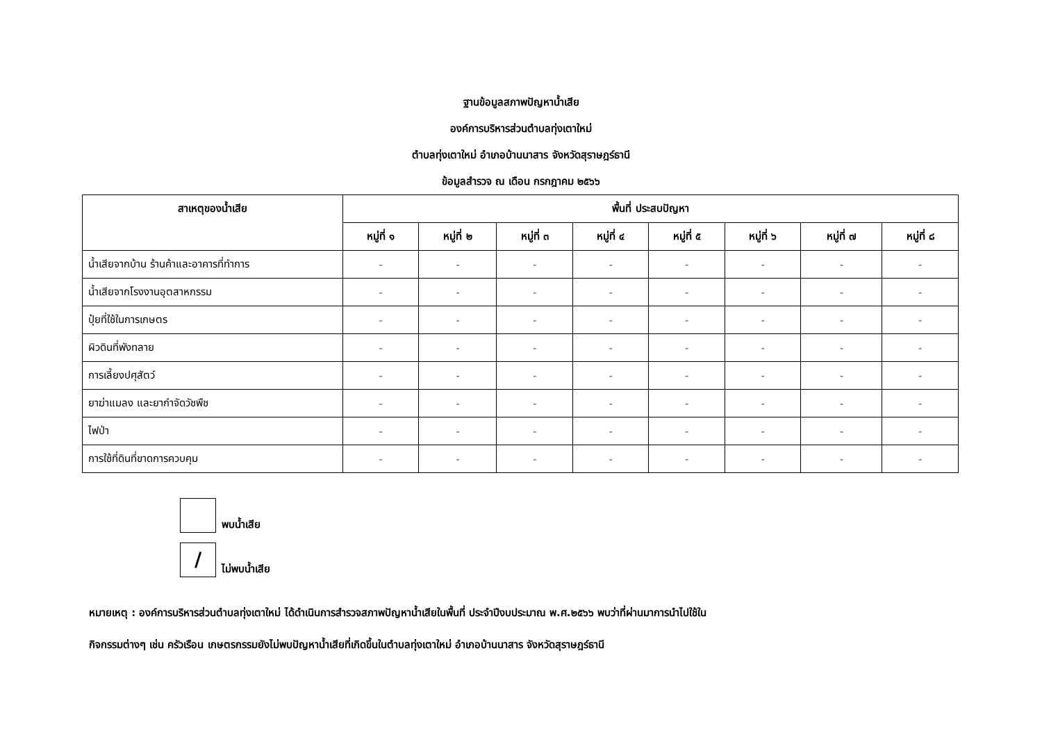ฐานข้อมูลสภาพปัญหาน้ำเสีย
องค์การบริหารส่วนตำบลทุ่งเตาใหม่
ตำบลทุ่งเตาใหม่ อำเภอบ้านนาสาร จังหวัดสุราษฎร์ธานี
ข้อมูลสำรวจ ณ เดือน กรกฎาคม ๒๕๖๖
| สาเหตุของน้ำเสีย | พื้นที่ ประสบปัญหา | | | | | | | |
| --- | --- | --- | --- | --- | --- | --- | --- | --- |
| | หมู่ที่ ๑ | หมู่ที่ ๒ | หมู่ที่ ๓ | หมู่ที่ ๔ | หมู่ที่ ๕ | หมู่ที่ ๖ | หมู่ที่ ๗ | หมู่ที่ ๘ |
| น้ำเสียจากบ้าน ร้านค้าและอาคารที่ทำการ | - | - | - | - | - | - | - | - |
| น้ำเสียจากโรงงานอุตสาหกรรม | - | - | - | - | - | - | - | - |
| ปุ๋ยที่ใช้ในการเกษตร | - | - | - | - | - | - | - | - |
| ผิวดินที่พังทลาย | - | - | - | - | - | - | - | - |
| การเลี้ยงปศุสัตว์ | - | - | - | - | - | - | - | - |
| ยาฆ่าแมลง และยากำจัดวัชพืช | - | - | - | - | - | - | - | - |
| ไฟป่า | - | - | - | - | - | - | - | - |
| การใช้ที่ดินที่ขาดการควบคุม | - | - | - | - | - | - | - | - |
พบน้ำเสีย
/
ไม่พบน้ำเสีย
หมายเหตุ : องค์การบริหารส่วนตำบลทุ่งเตาใหม่ ได้ดำเนินการสำรวจสภาพปัญหาน้ำเสียในพื้นที่ ประจำปีงบประมาณ พ.ศ.๒๕๖๖ พบว่าที่ผ่านมาการนำไปใช้ใน
กิจกรรมต่างๆ เช่น ครัวเรือน เกษตรกรรมยังไม่พบปัญหาน้ำเสียที่เกิดขึ้นในตำบลทุ่งเตาใหม่ อำเภอบ้านนาสาร จังหวัดสุราษฎร์ธานี